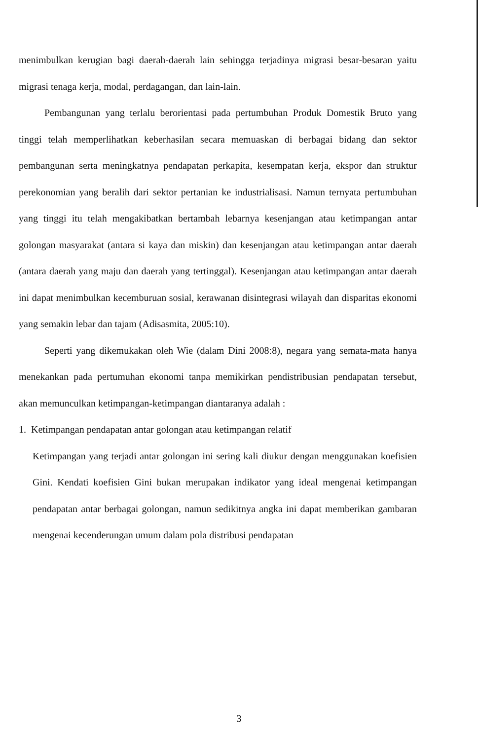menimbulkan kerugian bagi daerah-daerah lain sehingga terjadinya migrasi besar-besaran yaitu migrasi tenaga kerja, modal, perdagangan, dan lain-lain.
Pembangunan yang terlalu berorientasi pada pertumbuhan Produk Domestik Bruto yang tinggi telah memperlihatkan keberhasilan secara memuaskan di berbagai bidang dan sektor pembangunan serta meningkatnya pendapatan perkapita, kesempatan kerja, ekspor dan struktur perekonomian yang beralih dari sektor pertanian ke industrialisasi. Namun ternyata pertumbuhan yang tinggi itu telah mengakibatkan bertambah lebarnya kesenjangan atau ketimpangan antar golongan masyarakat (antara si kaya dan miskin) dan kesenjangan atau ketimpangan antar daerah (antara daerah yang maju dan daerah yang tertinggal). Kesenjangan atau ketimpangan antar daerah ini dapat menimbulkan kecemburuan sosial, kerawanan disintegrasi wilayah dan disparitas ekonomi yang semakin lebar dan tajam (Adisasmita, 2005:10).
Seperti yang dikemukakan oleh Wie (dalam Dini 2008:8), negara yang semata-mata hanya menekankan pada pertumuhan ekonomi tanpa memikirkan pendistribusian pendapatan tersebut, akan memunculkan ketimpangan-ketimpangan diantaranya adalah :
1. Ketimpangan pendapatan antar golongan atau ketimpangan relatif
Ketimpangan yang terjadi antar golongan ini sering kali diukur dengan menggunakan koefisien Gini. Kendati koefisien Gini bukan merupakan indikator yang ideal mengenai ketimpangan pendapatan antar berbagai golongan, namun sedikitnya angka ini dapat memberikan gambaran mengenai kecenderungan umum dalam pola distribusi pendapatan
3